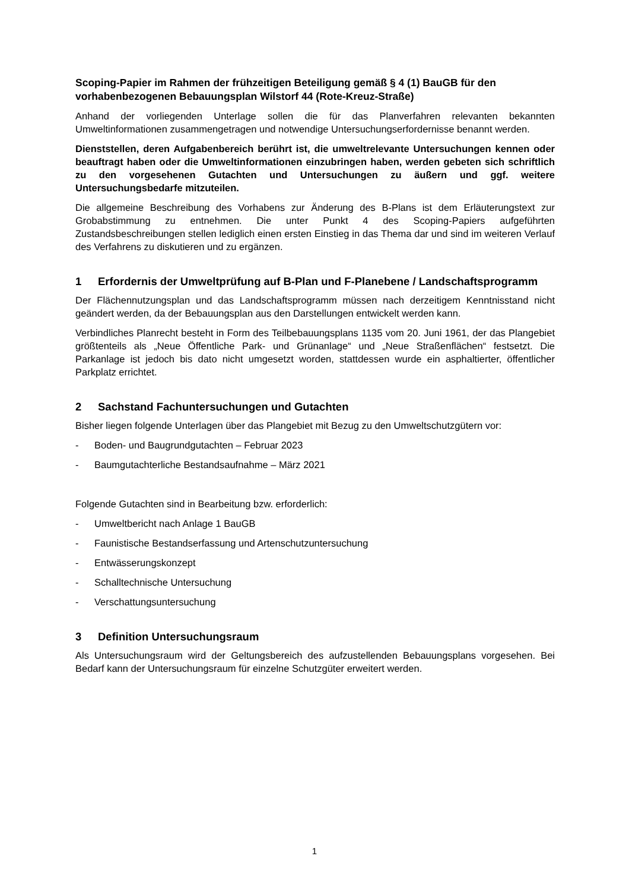Scoping-Papier im Rahmen der frühzeitigen Beteiligung gemäß § 4 (1) BauGB für den vorhabenbezogenen Bebauungsplan Wilstorf 44 (Rote-Kreuz-Straße)
Anhand der vorliegenden Unterlage sollen die für das Planverfahren relevanten bekannten Umweltinformationen zusammengetragen und notwendige Untersuchungserfordernisse benannt werden.
Dienststellen, deren Aufgabenbereich berührt ist, die umweltrelevante Untersuchungen kennen oder beauftragt haben oder die Umweltinformationen einzubringen haben, werden gebeten sich schriftlich zu den vorgesehenen Gutachten und Untersuchungen zu äußern und ggf. weitere Untersuchungsbedarfe mitzuteilen.
Die allgemeine Beschreibung des Vorhabens zur Änderung des B-Plans ist dem Erläuterungstext zur Grobabstimmung zu entnehmen. Die unter Punkt 4 des Scoping-Papiers aufgeführten Zustandsbeschreibungen stellen lediglich einen ersten Einstieg in das Thema dar und sind im weiteren Verlauf des Verfahrens zu diskutieren und zu ergänzen.
1 Erfordernis der Umweltprüfung auf B-Plan und F-Planebene / Landschafts­programm
Der Flächennutzungsplan und das Landschaftsprogramm müssen nach derzeitigem Kenntnisstand nicht geändert werden, da der Bebauungsplan aus den Darstellungen entwickelt werden kann.
Verbindliches Planrecht besteht in Form des Teilbebauungsplans 1135 vom 20. Juni 1961, der das Plangebiet größtenteils als „Neue Öffentliche Park- und Grünanlage“ und „Neue Straßenflächen“ festsetzt. Die Parkanlage ist jedoch bis dato nicht umgesetzt worden, stattdessen wurde ein asphaltierter, öffentlicher Parkplatz errichtet.
2 Sachstand Fachuntersuchungen und Gutachten
Bisher liegen folgende Unterlagen über das Plangebiet mit Bezug zu den Umweltschutzgütern vor:
- Boden- und Baugrundgutachten – Februar 2023
- Baumgutachterliche Bestandsaufnahme – März 2021
Folgende Gutachten sind in Bearbeitung bzw. erforderlich:
- Umweltbericht nach Anlage 1 BauGB
- Faunistische Bestandserfassung und Artenschutzuntersuchung
- Entwässerungskonzept
- Schalltechnische Untersuchung
- Verschattungsuntersuchung
3 Definition Untersuchungsraum
Als Untersuchungsraum wird der Geltungsbereich des aufzustellenden Bebauungsplans vorgesehen. Bei Bedarf kann der Untersuchungsraum für einzelne Schutzgüter erweitert werden.
1